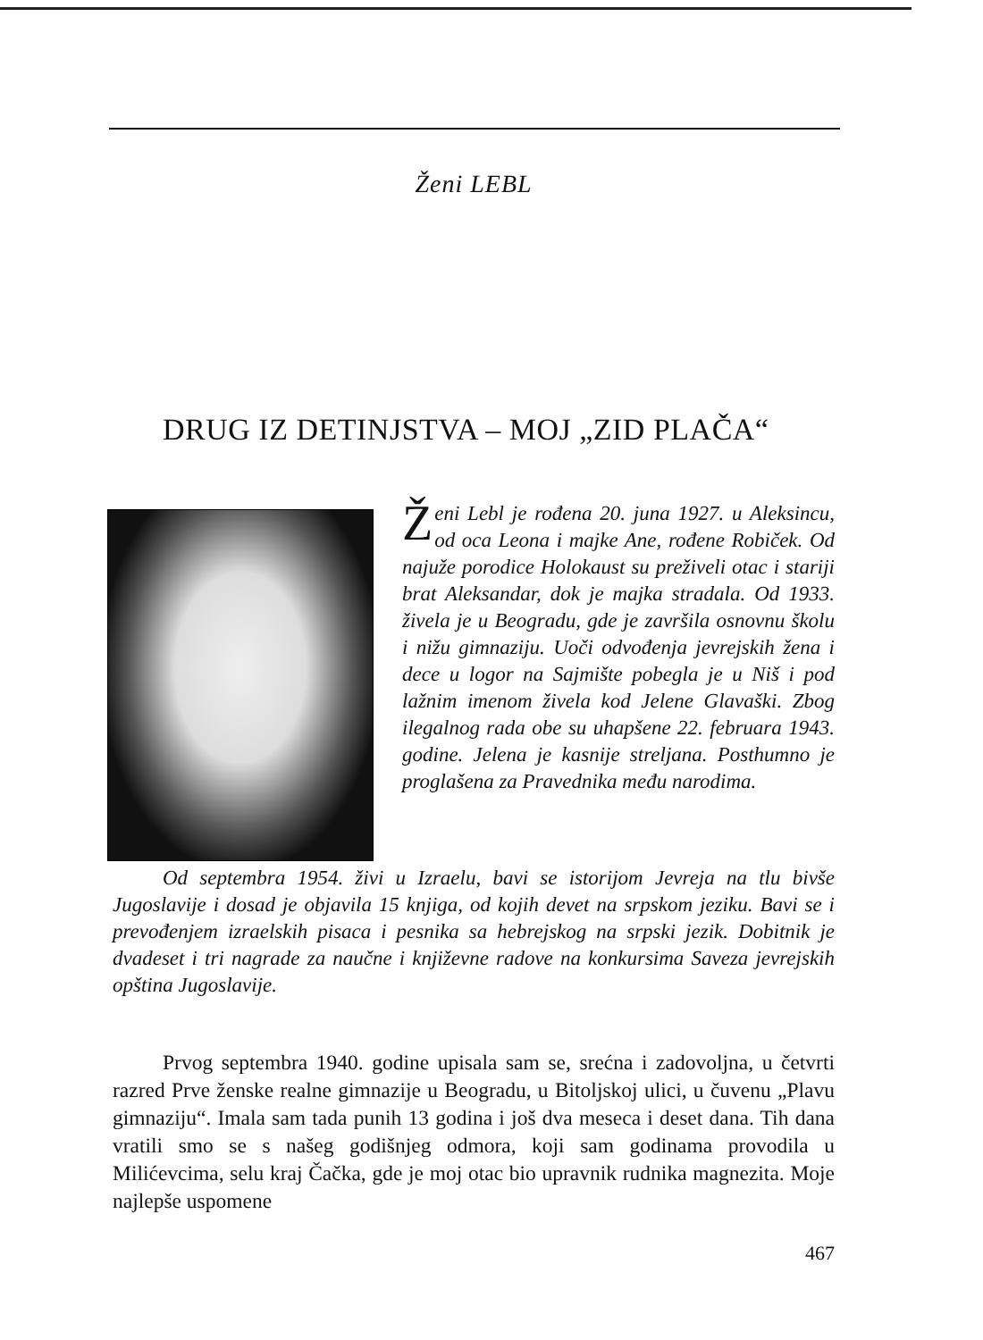Ženi LEBL
DRUG IZ DETINJSTVA – MOJ „ZID PLAČA“
Ženi Lebl je rođena 20. juna 1927. u Aleksincu, od oca Leona i majke Ane, rođene Robiček. Od najuže porodice Holokaust su preživeli otac i stariji brat Aleksandar, dok je majka stradala. Od 1933. živela je u Beogradu, gde je završila osnovnu školu i nižu gimnaziju. Uoči odvođenja jevrejskih žena i dece u logor na Sajmište pobegla je u Niš i pod lažnim imenom živela kod Jelene Glavaški. Zbog ilegalnog rada obe su uhapšene 22. februara 1943. godine. Jelena je kasnije streljana. Posthumno je proglašena za Pravednika među narodima.
Od septembra 1954. živi u Izraelu, bavi se istorijom Jevreja na tlu bivše Jugoslavije i dosad je objavila 15 knjiga, od kojih devet na srpskom jeziku. Bavi se i prevođenjem izraelskih pisaca i pesnika sa hebrejskog na srpski jezik. Dobitnik je dvadeset i tri nagrade za naučne i književne radove na konkursima Saveza jevrejskih opština Jugoslavije.
Prvog septembra 1940. godine upisala sam se, srećna i zadovoljna, u četvrti razred Prve ženske realne gimnazije u Beogradu, u Bitoljskoj ulici, u čuvenu „Plavu gimnaziju“. Imala sam tada punih 13 godina i još dva meseca i deset dana. Tih dana vratili smo se s našeg godišnjeg odmora, koji sam godinama provodila u Milićevcima, selu kraj Čačka, gde je moj otac bio upravnik rudnika magnezita. Moje najlepše uspomene
467